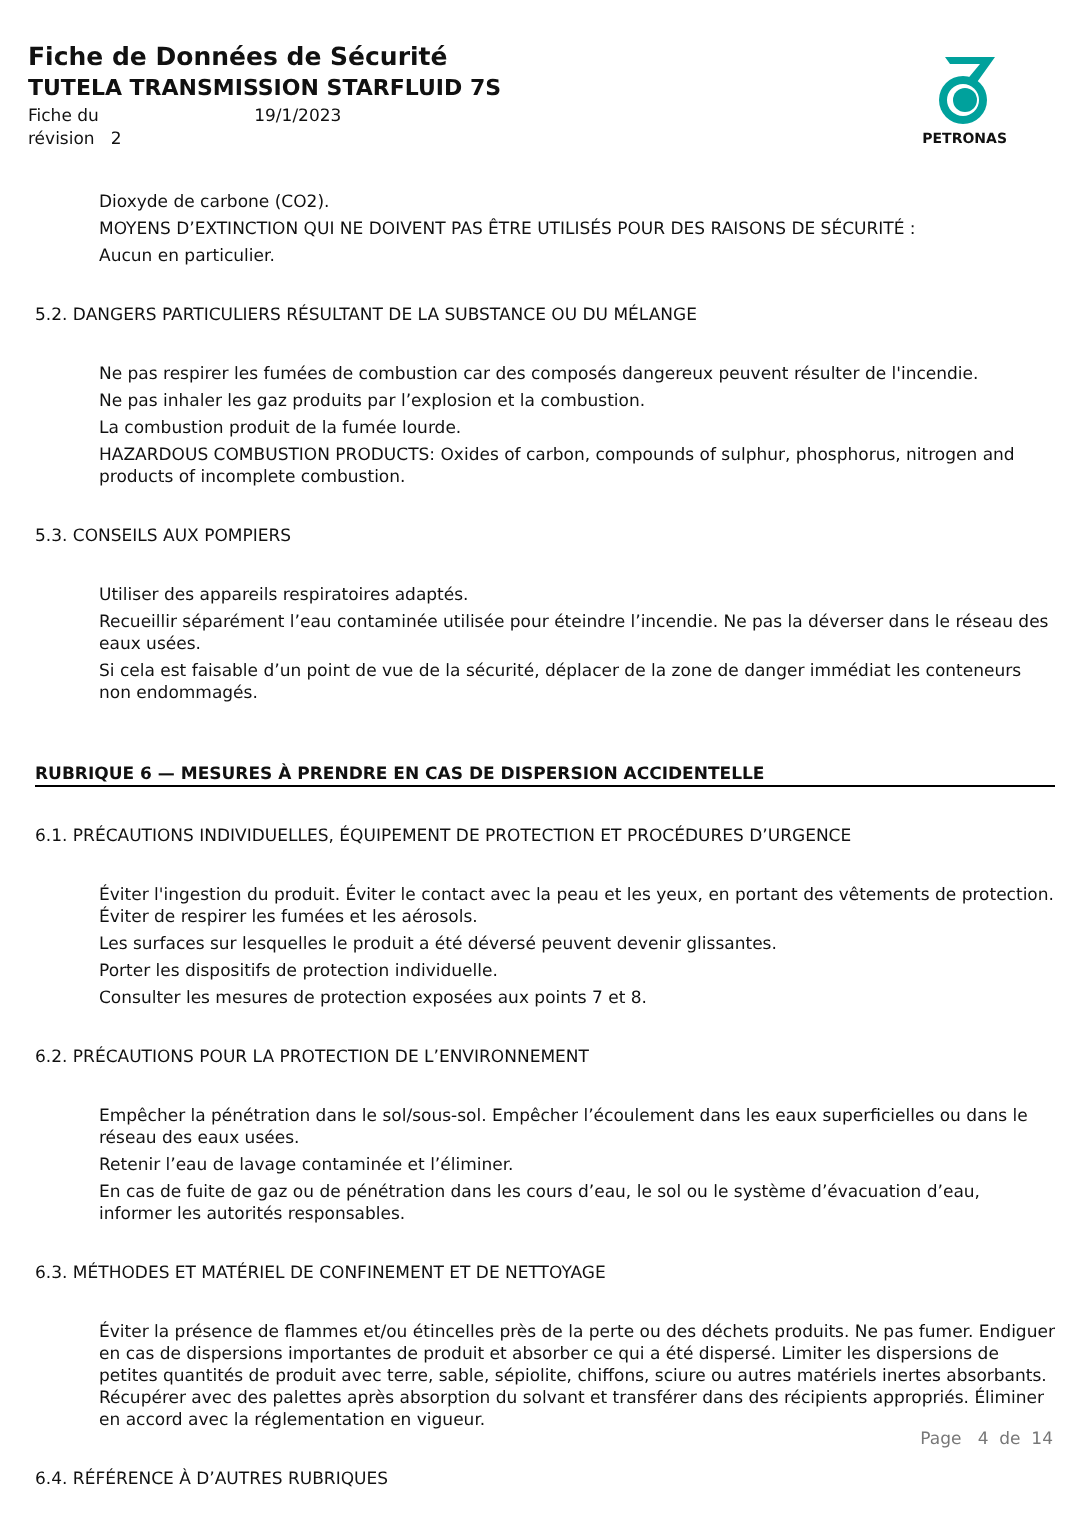Fiche de Données de Sécurité
TUTELA TRANSMISSION STARFLUID 7S
Fiche du 19/1/2023
révision 2
PETRONAS
Dioxyde de carbone (CO2).
MOYENS D’EXTINCTION QUI NE DOIVENT PAS ÊTRE UTILISÉS POUR DES RAISONS DE SÉCURITÉ :
Aucun en particulier.
5.2. DANGERS PARTICULIERS RÉSULTANT DE LA SUBSTANCE OU DU MÉLANGE
Ne pas respirer les fumées de combustion car des composés dangereux peuvent résulter de l'incendie.
Ne pas inhaler les gaz produits par l’explosion et la combustion.
La combustion produit de la fumée lourde.
HAZARDOUS COMBUSTION PRODUCTS: Oxides of carbon, compounds of sulphur, phosphorus, nitrogen and products of incomplete combustion.
5.3. CONSEILS AUX POMPIERS
Utiliser des appareils respiratoires adaptés.
Recueillir séparément l’eau contaminée utilisée pour éteindre l’incendie. Ne pas la déverser dans le réseau des eaux usées.
Si cela est faisable d’un point de vue de la sécurité, déplacer de la zone de danger immédiat les conteneurs non endommagés.
RUBRIQUE 6 — MESURES À PRENDRE EN CAS DE DISPERSION ACCIDENTELLE
6.1. PRÉCAUTIONS INDIVIDUELLES, ÉQUIPEMENT DE PROTECTION ET PROCÉDURES D’URGENCE
Éviter l'ingestion du produit. Éviter le contact avec la peau et les yeux, en portant des vêtements de protection. Éviter de respirer les fumées et les aérosols.
Les surfaces sur lesquelles le produit a été déversé peuvent devenir glissantes.
Porter les dispositifs de protection individuelle.
Consulter les mesures de protection exposées aux points 7 et 8.
6.2. PRÉCAUTIONS POUR LA PROTECTION DE L’ENVIRONNEMENT
Empêcher la pénétration dans le sol/sous-sol. Empêcher l’écoulement dans les eaux superficielles ou dans le réseau des eaux usées.
Retenir l’eau de lavage contaminée et l’éliminer.
En cas de fuite de gaz ou de pénétration dans les cours d’eau, le sol ou le système d’évacuation d’eau, informer les autorités responsables.
6.3. MÉTHODES ET MATÉRIEL DE CONFINEMENT ET DE NETTOYAGE
Éviter la présence de flammes et/ou étincelles près de la perte ou des déchets produits. Ne pas fumer. Endiguer en cas de dispersions importantes de produit et absorber ce qui a été dispersé. Limiter les dispersions de petites quantités de produit avec terre, sable, sépiolite, chiffons, sciure ou autres matériels inertes absorbants. Récupérer avec des palettes après absorption du solvant et transférer dans des récipients appropriés. Éliminer en accord avec la réglementation en vigueur.
6.4. RÉFÉRENCE À D’AUTRES RUBRIQUES
Page 4 de 14